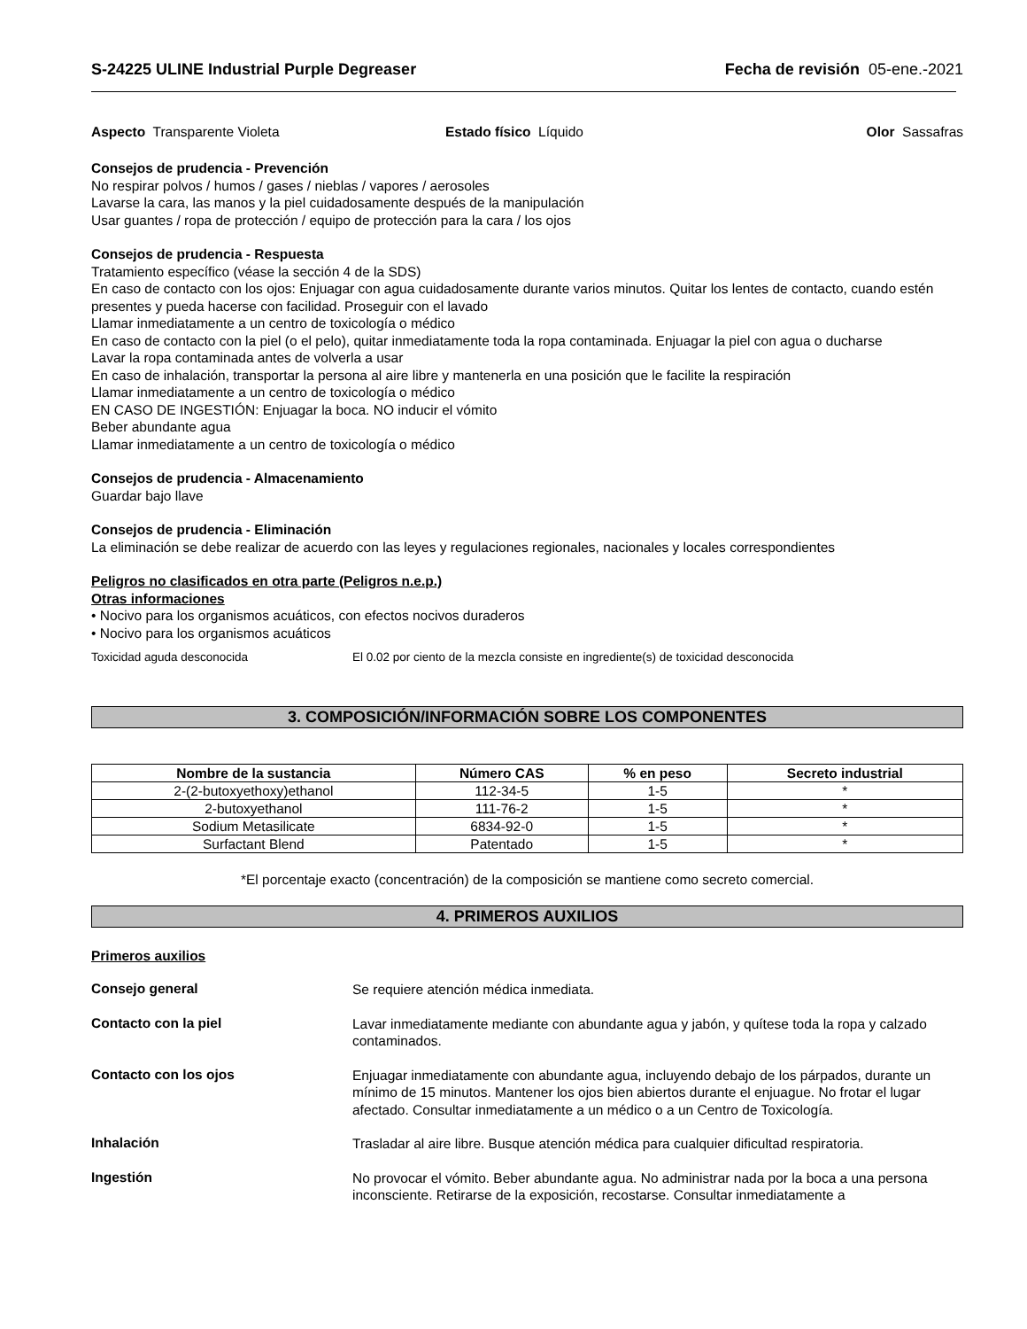S-24225 ULINE Industrial Purple Degreaser Fecha de revisión 05-ene.-2021
Aspecto Transparente Violeta Estado físico Líquido Olor Sassafras
Consejos de prudencia - Prevención
No respirar polvos / humos / gases / nieblas / vapores / aerosoles
Lavarse la cara, las manos y la piel cuidadosamente después de la manipulación
Usar guantes / ropa de protección / equipo de protección para la cara / los ojos
Consejos de prudencia - Respuesta
Tratamiento específico (véase la sección 4 de la SDS)
En caso de contacto con los ojos: Enjuagar con agua cuidadosamente durante varios minutos. Quitar los lentes de contacto, cuando estén presentes y pueda hacerse con facilidad. Proseguir con el lavado
Llamar inmediatamente a un centro de toxicología o médico
En caso de contacto con la piel (o el pelo), quitar inmediatamente toda la ropa contaminada. Enjuagar la piel con agua o ducharse
Lavar la ropa contaminada antes de volverla a usar
En caso de inhalación, transportar la persona al aire libre y mantenerla en una posición que le facilite la respiración
Llamar inmediatamente a un centro de toxicología o médico
EN CASO DE INGESTIÓN: Enjuagar la boca. NO inducir el vómito
Beber abundante agua
Llamar inmediatamente a un centro de toxicología o médico
Consejos de prudencia - Almacenamiento
Guardar bajo llave
Consejos de prudencia - Eliminación
La eliminación se debe realizar de acuerdo con las leyes y regulaciones regionales, nacionales y locales correspondientes
Peligros no clasificados en otra parte (Peligros n.e.p.)
Otras informaciones
• Nocivo para los organismos acuáticos, con efectos nocivos duraderos
• Nocivo para los organismos acuáticos
Toxicidad aguda desconocida El 0.02 por ciento de la mezcla consiste en ingrediente(s) de toxicidad desconocida
3. COMPOSICIÓN/INFORMACIÓN SOBRE LOS COMPONENTES
| Nombre de la sustancia | Número CAS | % en peso | Secreto industrial |
| --- | --- | --- | --- |
| 2-(2-butoxyethoxy)ethanol | 112-34-5 | 1-5 | * |
| 2-butoxyethanol | 111-76-2 | 1-5 | * |
| Sodium Metasilicate | 6834-92-0 | 1-5 | * |
| Surfactant Blend | Patentado | 1-5 | * |
*El porcentaje exacto (concentración) de la composición se mantiene como secreto comercial.
4. PRIMEROS AUXILIOS
Primeros auxilios
Consejo general
Se requiere atención médica inmediata.
Contacto con la piel
Lavar inmediatamente mediante con abundante agua y jabón, y quítese toda la ropa y calzado contaminados.
Contacto con los ojos
Enjuagar inmediatamente con abundante agua, incluyendo debajo de los párpados, durante un mínimo de 15 minutos. Mantener los ojos bien abiertos durante el enjuague. No frotar el lugar afectado. Consultar inmediatamente a un médico o a un Centro de Toxicología.
Inhalación
Trasladar al aire libre. Busque atención médica para cualquier dificultad respiratoria.
Ingestión
No provocar el vómito. Beber abundante agua. No administrar nada por la boca a una persona inconsciente. Retirarse de la exposición, recostarse. Consultar inmediatamente a